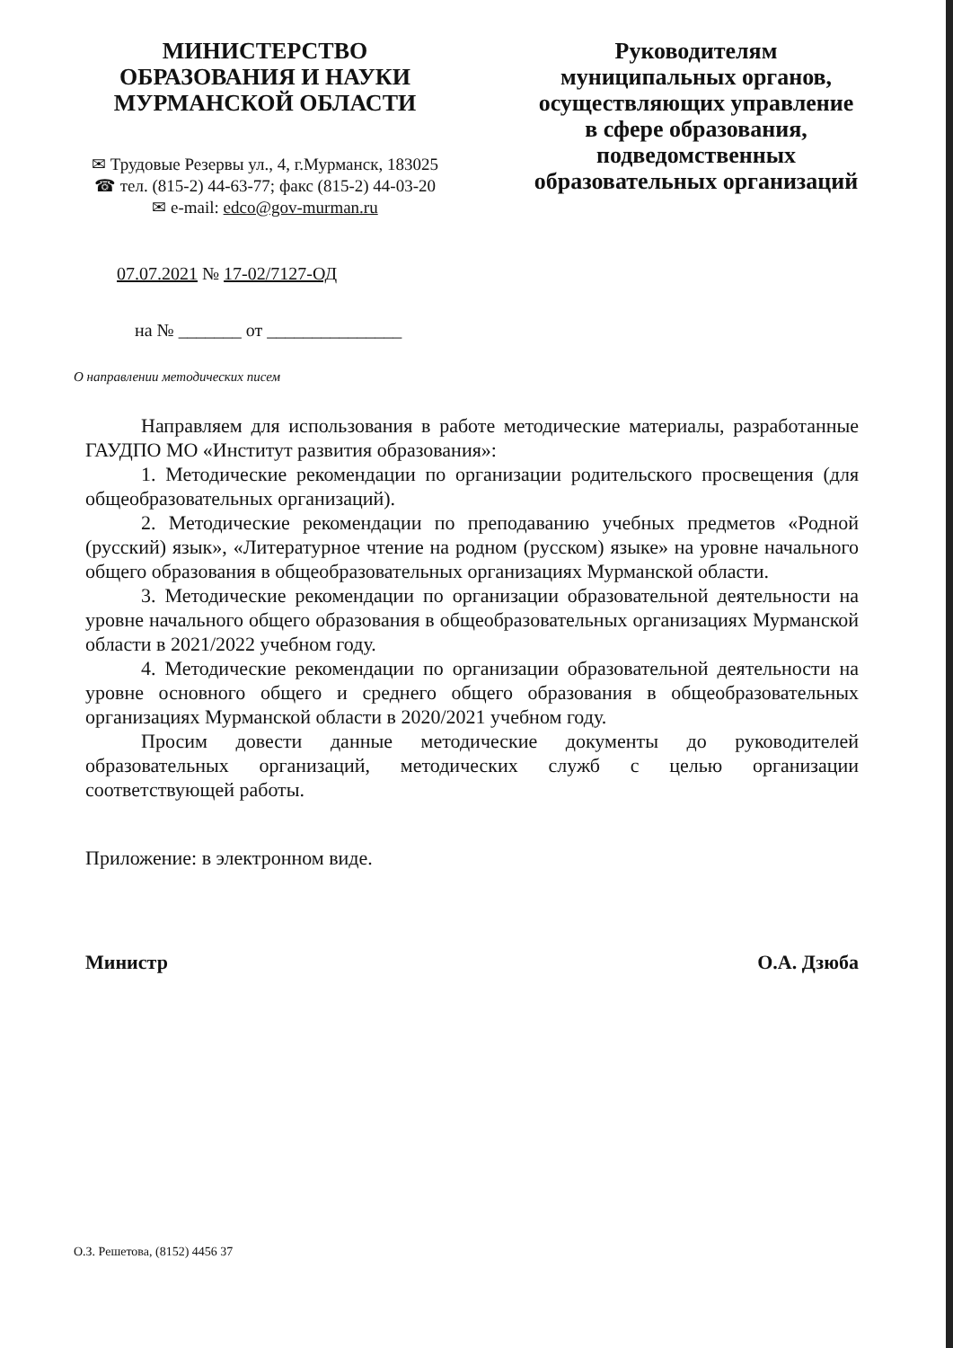МИНИСТЕРСТВО
ОБРАЗОВАНИЯ И НАУКИ
МУРМАНСКОЙ ОБЛАСТИ
✉ Трудовые Резервы ул., 4, г.Мурманск, 183025
☎ тел. (815-2) 44-63-77; факс (815-2) 44-03-20
✉ e-mail: edco@gov-murman.ru
Руководителям
муниципальных органов,
осуществляющих управление
в сфере образования,
подведомственных
образовательных организаций
07.07.2021 № 17-02/7127-ОД
на № _______ от _______________
О направлении методических писем
Направляем для использования в работе методические материалы, разработанные ГАУДПО МО «Институт развития образования»:
1. Методические рекомендации по организации родительского просвещения (для общеобразовательных организаций).
2. Методические рекомендации по преподаванию учебных предметов «Родной (русский) язык», «Литературное чтение на родном (русском) языке» на уровне начального общего образования в общеобразовательных организациях Мурманской области.
3. Методические рекомендации по организации образовательной деятельности на уровне начального общего образования в общеобразовательных организациях Мурманской области в 2021/2022 учебном году.
4. Методические рекомендации по организации образовательной деятельности на уровне основного общего и среднего общего образования в общеобразовательных организациях Мурманской области в 2020/2021 учебном году.
Просим довести данные методические документы до руководителей образовательных организаций, методических служб с целью организации соответствующей работы.
Приложение: в электронном виде.
Министр О.А. Дзюба
О.З. Решетова, (8152) 4456 37